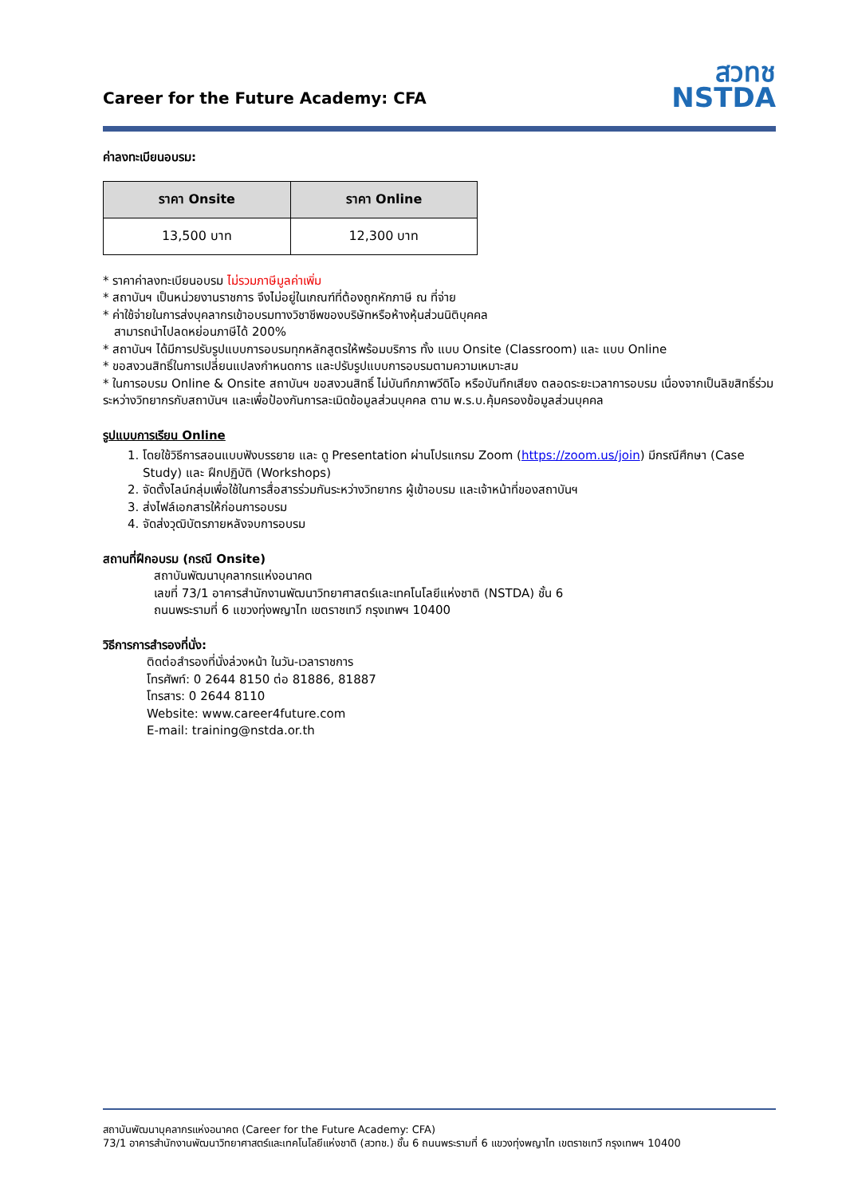Career for the Future Academy: CFA
สวทช
NSTDA
ค่าลงทะเบียนอบรม:
| ราคา Onsite | ราคา Online |
| --- | --- |
| 13,500 บาท | 12,300 บาท |
* ราคาค่าลงทะเบียนอบรม ไม่รวมภาษีมูลค่าเพิ่ม
* สถาบันฯ เป็นหน่วยงานราชการ จึงไม่อยู่ในเกณฑ์ที่ต้องถูกหักภาษี ณ ที่จ่าย
* ค่าใช้จ่ายในการส่งบุคลากรเข้าอบรมทางวิชาชีพของบริษัทหรือห้างหุ้นส่วนนิติบุคคล
สามารถนำไปลดหย่อนภาษีได้ 200%
* สถาบันฯ ได้มีการปรับรูปแบบการอบรมทุกหลักสูตรให้พร้อมบริการ ทั้ง แบบ Onsite (Classroom) และ แบบ Online
* ขอสงวนสิทธิ์ในการเปลี่ยนแปลงกำหนดการ และปรับรูปแบบการอบรมตามความเหมาะสม
* ในการอบรม Online & Onsite สถาบันฯ ขอสงวนสิทธิ์ ไม่บันทึกภาพวีดิโอ หรือบันทึกเสียง ตลอดระยะเวลาการอบรม เนื่องจากเป็นลิขสิทธิ์ร่วมระหว่างวิทยากรกับสถาบันฯ และเพื่อป้องกันการละเมิดข้อมูลส่วนบุคคล ตาม พ.ร.บ.คุ้มครองข้อมูลส่วนบุคคล
รูปแบบการเรียน Online
1. โดยใช้วิธีการสอนแบบฟังบรรยาย และ ดู Presentation ผ่านโปรแกรม Zoom (https://zoom.us/join) มีกรณีศึกษา (Case Study) และ ฝึกปฏิบัติ (Workshops)
2. จัดตั้งไลน์กลุ่มเพื่อใช้ในการสื่อสารร่วมกันระหว่างวิทยากร ผู้เข้าอบรม และเจ้าหน้าที่ของสถาบันฯ
3. ส่งไฟล์เอกสารให้ก่อนการอบรม
4. จัดส่งวุฒิบัตรภายหลังจบการอบรม
สถานที่ฝึกอบรม (กรณี Onsite)
สถาบันพัฒนาบุคลากรแห่งอนาคต
เลขที่ 73/1 อาคารสำนักงานพัฒนาวิทยาศาสตร์และเทคโนโลยีแห่งชาติ (NSTDA) ชั้น 6
ถนนพระรามที่ 6 แขวงทุ่งพญาไท เขตราชเทวี กรุงเทพฯ 10400
วิธีการการสำรองที่นั่ง:
ติดต่อสำรองที่นั่งล่วงหน้า ในวัน-เวลาราชการ
โทรศัพท์: 0 2644 8150 ต่อ 81886, 81887
โทรสาร: 0 2644 8110
Website: www.career4future.com
E-mail: training@nstda.or.th
สถาบันพัฒนาบุคลากรแห่งอนาคต (Career for the Future Academy: CFA)
73/1 อาคารสำนักงานพัฒนาวิทยาศาสตร์และเทคโนโลยีแห่งชาติ (สวทช.) ชั้น 6 ถนนพระรามที่ 6 แขวงทุ่งพญาไท เขตราชเทวี กรุงเทพฯ 10400